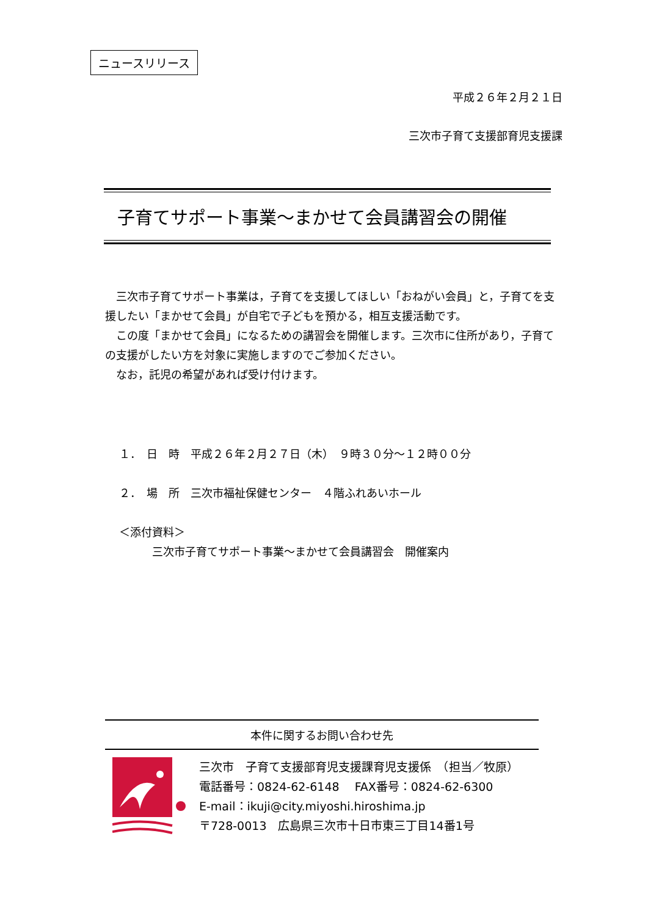ニュースリリース
平成２６年２月２１日
三次市子育て支援部育児支援課
子育てサポート事業～まかせて会員講習会の開催
　三次市子育てサポート事業は，子育てを支援してほしい「おねがい会員」と，子育てを支援したい「まかせて会員」が自宅で子どもを預かる，相互支援活動です。
　この度「まかせて会員」になるための講習会を開催します。三次市に住所があり，子育ての支援がしたい方を対象に実施しますのでご参加ください。
　なお，託児の希望があれば受け付けます。
１．　日　時　平成２６年２月２７日（木）　９時３０分～１２時００分
２．　場　所　三次市福祉保健センター　４階ふれあいホール
＜添付資料＞
　　　三次市子育てサポート事業～まかせて会員講習会　開催案内
本件に関するお問い合わせ先
三次市　子育て支援部育児支援課育児支援係　（担当／牧原）
電話番号：0824-62-6148　 FAX番号：0824-62-6300
E-mail：ikuji@city.miyoshi.hiroshima.jp
〒728-0013　広島県三次市十日市東三丁目14番1号